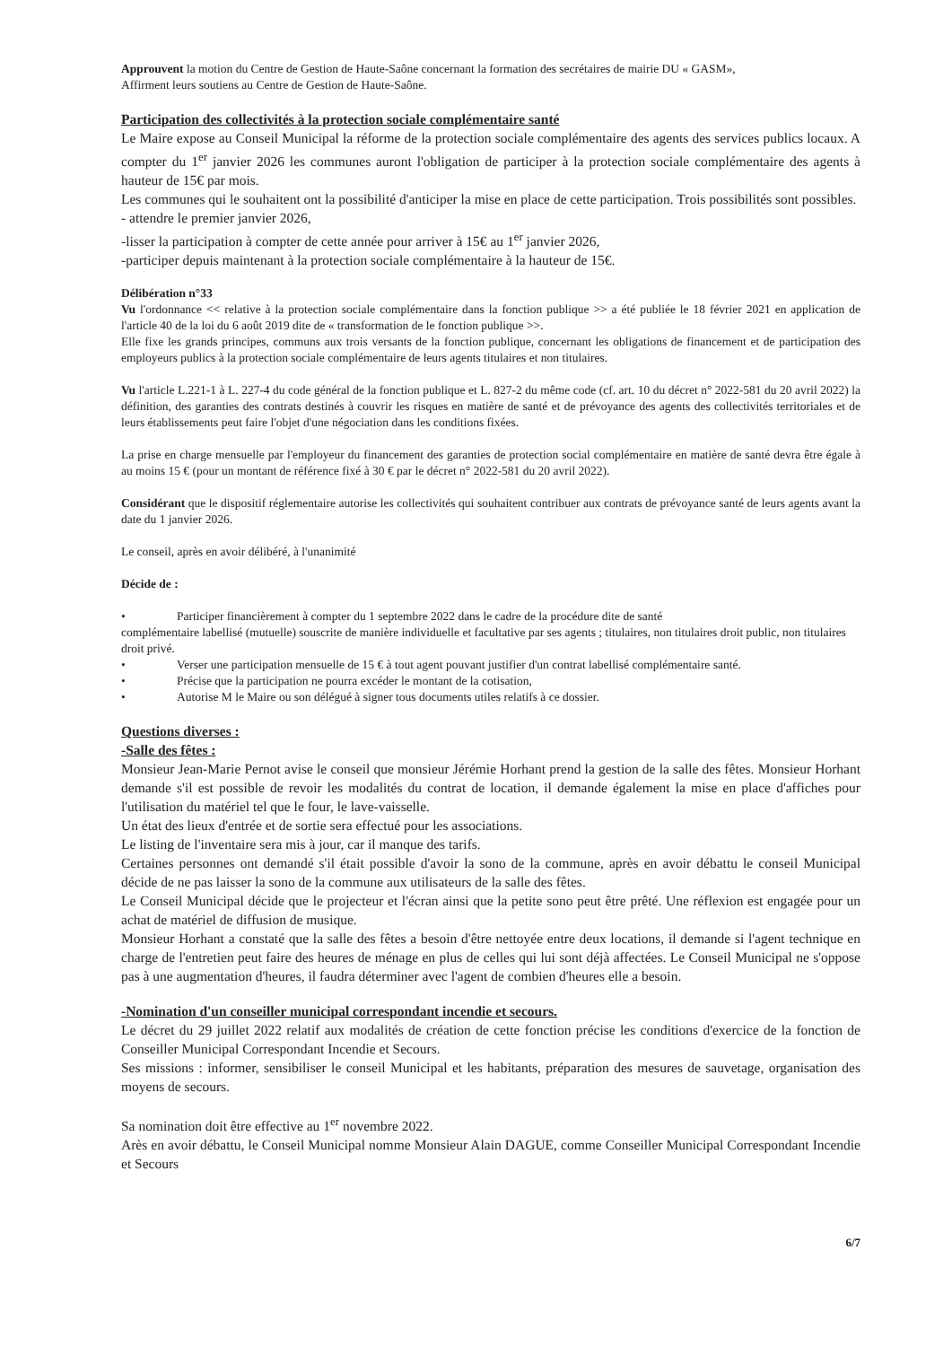Approuvent la motion du Centre de Gestion de Haute-Saône concernant la formation des secrétaires de mairie DU « GASM»,
Affirment leurs soutiens au Centre de Gestion de Haute-Saône.
Participation des collectivités à la protection sociale complémentaire santé
Le Maire expose au Conseil Municipal la réforme de la protection sociale complémentaire des agents des services publics locaux. A compter du 1<sup>er</sup> janvier 2026 les communes auront l'obligation de participer à la protection sociale complémentaire des agents à hauteur de 15€ par mois.
Les communes qui le souhaitent ont la possibilité d'anticiper la mise en place de cette participation. Trois possibilités sont possibles.
- attendre le premier janvier 2026,
-lisser la participation à compter de cette année pour arriver à 15€ au 1<sup>er</sup> janvier 2026,
-participer depuis maintenant à la protection sociale complémentaire à la hauteur de 15€.
Délibération n°33
Vu l'ordonnance << relative à la protection sociale complémentaire dans la fonction publique >> a été publiée le 18 février 2021 en application de l'article 40 de la loi du 6 août 2019 dite de « transformation de le fonction publique >>.
Elle fixe les grands principes, communs aux trois versants de la fonction publique, concernant les obligations de financement et de participation des employeurs publics à la protection sociale complémentaire de leurs agents titulaires et non titulaires.
Vu l'article L.221-1 à L. 227-4 du code général de la fonction publique et L. 827-2 du même code (cf. art. 10 du décret n° 2022-581 du 20 avril 2022) la définition, des garanties des contrats destinés à couvrir les risques en matière de santé et de prévoyance des agents des collectivités territoriales et de leurs établissements peut faire l'objet d'une négociation dans les conditions fixées.
La prise en charge mensuelle par l'employeur du financement des garanties de protection social complémentaire en matière de santé devra être égale à au moins 15 € (pour un montant de référence fixé à 30 € par le décret n° 2022-581 du 20 avril 2022).
Considérant que le dispositif réglementaire autorise les collectivités qui souhaitent contribuer aux contrats de prévoyance santé de leurs agents avant la date du 1 janvier 2026.
Le conseil, après en avoir délibéré, à l'unanimité
Décide de :
• Participer financièrement à compter du 1 septembre 2022 dans le cadre de la procédure dite de santé
complémentaire labellisé (mutuelle) souscrite de manière individuelle et facultative par ses agents ; titulaires, non titulaires droit public, non titulaires droit privé.
• Verser une participation mensuelle de 15 € à tout agent pouvant justifier d'un contrat labellisé complémentaire santé.
• Précise que la participation ne pourra excéder le montant de la cotisation,
• Autorise M le Maire ou son délégué à signer tous documents utiles relatifs à ce dossier.
Questions diverses :
-Salle des fêtes :
Monsieur Jean-Marie Pernot avise le conseil que monsieur Jérémie Horhant prend la gestion de la salle des fêtes. Monsieur Horhant demande s'il est possible de revoir les modalités du contrat de location, il demande également la mise en place d'affiches pour l'utilisation du matériel tel que le four, le lave-vaisselle.
Un état des lieux d'entrée et de sortie sera effectué pour les associations.
Le listing de l'inventaire sera mis à jour, car il manque des tarifs.
Certaines personnes ont demandé s'il était possible d'avoir la sono de la commune, après en avoir débattu le conseil Municipal décide de ne pas laisser la sono de la commune aux utilisateurs de la salle des fêtes.
Le Conseil Municipal décide que le projecteur et l'écran ainsi que la petite sono peut être prêté. Une réflexion est engagée pour un achat de matériel de diffusion de musique.
Monsieur Horhant a constaté que la salle des fêtes a besoin d'être nettoyée entre deux locations, il demande si l'agent technique en charge de l'entretien peut faire des heures de ménage en plus de celles qui lui sont déjà affectées. Le Conseil Municipal ne s'oppose pas à une augmentation d'heures, il faudra déterminer avec l'agent de combien d'heures elle a besoin.
-Nomination d'un conseiller municipal correspondant incendie et secours.
Le décret du 29 juillet 2022 relatif aux modalités de création de cette fonction précise les conditions d'exercice de la fonction de Conseiller Municipal Correspondant Incendie et Secours.
Ses missions : informer, sensibiliser le conseil Municipal et les habitants, préparation des mesures de sauvetage, organisation des moyens de secours.
Sa nomination doit être effective au 1<sup>er</sup> novembre 2022.
Arès en avoir débattu, le Conseil Municipal nomme Monsieur Alain DAGUE, comme Conseiller Municipal Correspondant Incendie et Secours
6/7